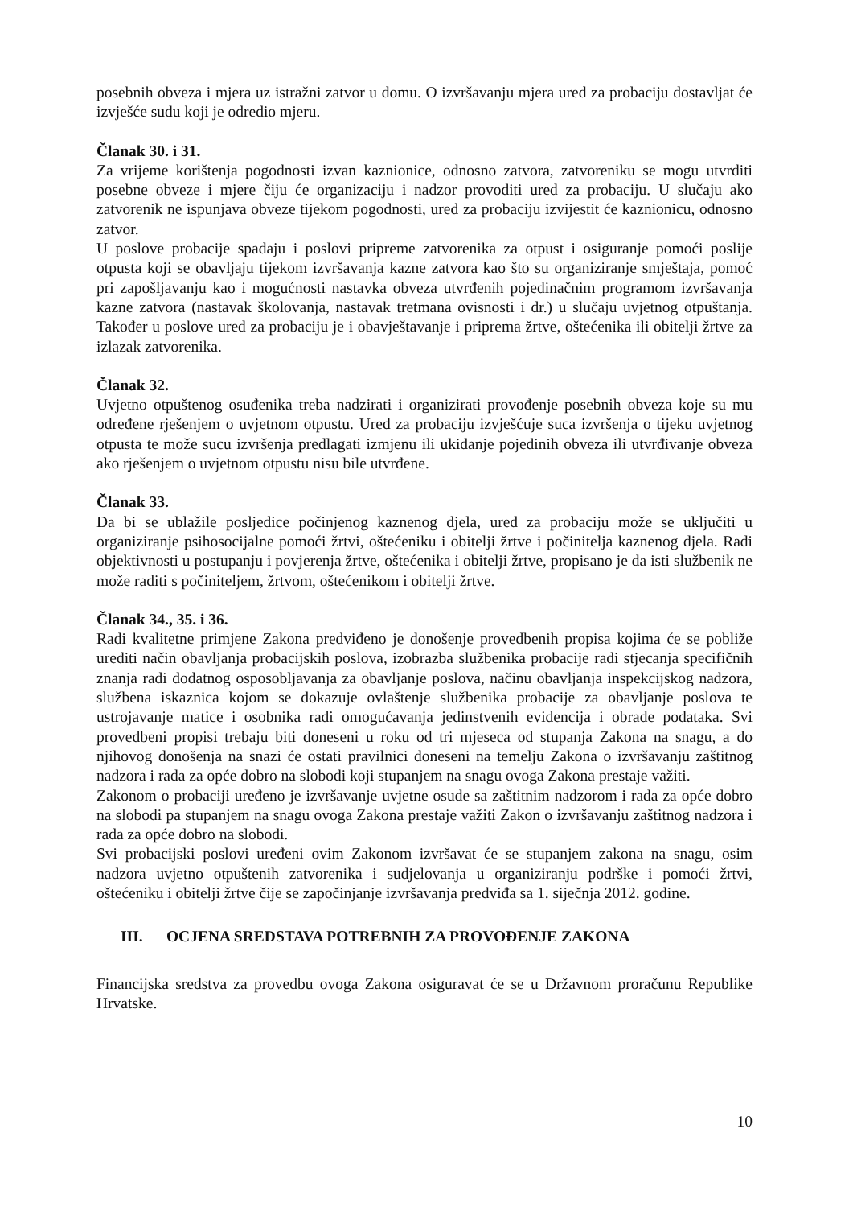posebnih obveza i mjera uz istražni zatvor u domu. O izvršavanju mjera ured za probaciju dostavljat će izvješće sudu koji je odredio mjeru.
Članak 30. i 31.
Za vrijeme korištenja pogodnosti izvan kaznionice, odnosno zatvora, zatvoreniku se mogu utvrditi posebne obveze i mjere čiju će organizaciju i nadzor provoditi ured za probaciju. U slučaju ako zatvorenik ne ispunjava obveze tijekom pogodnosti, ured za probaciju izvijestit će kaznionicu, odnosno zatvor.
U poslove probacije spadaju i poslovi pripreme zatvorenika za otpust i osiguranje pomoći poslije otpusta koji se obavljaju tijekom izvršavanja kazne zatvora kao što su organiziranje smještaja, pomoć pri zapošljavanju kao i mogućnosti nastavka obveza utvrđenih pojedinačnim programom izvršavanja kazne zatvora (nastavak školovanja, nastavak tretmana ovisnosti i dr.) u slučaju uvjetnog otpuštanja. Također u poslove ured za probaciju je i obavještavanje i priprema žrtve, oštećenika ili obitelji žrtve za izlazak zatvorenika.
Članak 32.
Uvjetno otpuštenog osuđenika treba nadzirati i organizirati provođenje posebnih obveza koje su mu određene rješenjem o uvjetnom otpustu. Ured za probaciju izvješćuje suca izvršenja o tijeku uvjetnog otpusta te može sucu izvršenja predlagati izmjenu ili ukidanje pojedinih obveza ili utvrđivanje obveza ako rješenjem o uvjetnom otpustu nisu bile utvrđene.
Članak 33.
Da bi se ublažile posljedice počinjenog kaznenog djela, ured za probaciju može se uključiti u organiziranje psihosocijalne pomoći žrtvi, oštećeniku i obitelji žrtve i počinitelja kaznenog djela. Radi objektivnosti u postupanju i povjerenja žrtve, oštećenika i obitelji žrtve, propisano je da isti službenik ne može raditi s počiniteljem, žrtvom, oštećenikom i obitelji žrtve.
Članak 34., 35. i 36.
Radi kvalitetne primjene Zakona predviđeno je donošenje provedbenih propisa kojima će se pobliže urediti način obavljanja probacijskih poslova, izobrazba službenika probacije radi stjecanja specifičnih znanja radi dodatnog osposobljavanja za obavljanje poslova, načinu obavljanja inspekcijskog nadzora, službena iskaznica kojom se dokazuje ovlaštenje službenika probacije za obavljanje poslova te ustrojavanje matice i osobnika radi omogućavanja jedinstvenih evidencija i obrade podataka. Svi provedbeni propisi trebaju biti doneseni u roku od tri mjeseca od stupanja Zakona na snagu, a do njihovog donošenja na snazi će ostati pravilnici doneseni na temelju Zakona o izvršavanju zaštitnog nadzora i rada za opće dobro na slobodi koji stupanjem na snagu ovoga Zakona prestaje važiti.
Zakonom o probaciji uređeno je izvršavanje uvjetne osude sa zaštitnim nadzorom i rada za opće dobro na slobodi pa stupanjem na snagu ovoga Zakona prestaje važiti Zakon o izvršavanju zaštitnog nadzora i rada za opće dobro na slobodi.
Svi probacijski poslovi uređeni ovim Zakonom izvršavat će se stupanjem zakona na snagu, osim nadzora uvjetno otpuštenih zatvorenika i sudjelovanja u organiziranju podrške i pomoći žrtvi, oštećeniku i obitelji žrtve čije se započinjanje izvršavanja predviđa sa 1. siječnja 2012. godine.
III. OCJENA SREDSTAVA POTREBNIH ZA PROVOĐENJE ZAKONA
Financijska sredstva za provedbu ovoga Zakona osiguravat će se u Državnom proračunu Republike Hrvatske.
10